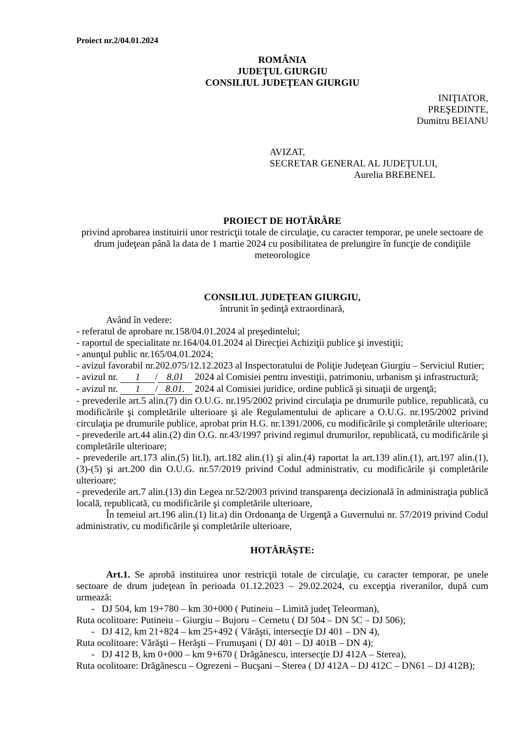Proiect nr.2/04.01.2024
ROMÂNIA
JUDEŢUL GIURGIU
CONSILIUL JUDEŢEAN GIURGIU
INIŢIATOR,
PREŞEDINTE,
Dumitru BEIANU
AVIZAT,
SECRETAR GENERAL AL JUDEŢULUI,
Aurelia BREBENEL
PROIECT DE HOTĂRÂRE
privind aprobarea instituirii unor restricţii totale de circulaţie, cu caracter temporar, pe unele sectoare de drum judeţean până la data de 1 martie 2024 cu posibilitatea de prelungire în funcţie de condiţiile meteorologice
CONSILIUL JUDEŢEAN GIURGIU,
întrunit în şedinţă extraordinară,
Având în vedere:
- referatul de aprobare nr.158/04.01.2024 al preşedintelui;
- raportul de specialitate nr.164/04.01.2024 al Direcţiei Achiziţii publice şi investiţii;
- anunţul public nr.165/04.01.2024;
- avizul favorabil nr.202.075/12.12.2023 al Inspectoratului de Poliţie Judeţean Giurgiu – Serviciul Rutier;
- avizul nr. 1 / 8.01 2024 al Comisiei pentru investiţii, patrimoniu, urbanism şi infrastructură;
- avizul nr. 1 / 8.01. 2024 al Comisiei juridice, ordine publică şi situaţii de urgenţă;
- prevederile art.5 alin.(7) din O.U.G. nr.195/2002 privind circulaţia pe drumurile publice, republicată, cu modificările şi completările ulterioare şi ale Regulamentului de aplicare a O.U.G. nr.195/2002 privind circulaţia pe drumurile publice, aprobat prin H.G. nr.1391/2006, cu modificările şi completările ulterioare;
- prevederile art.44 alin.(2) din O.G. nr.43/1997 privind regimul drumurilor, republicată, cu modificările şi completările ulterioare;
- prevederile art.173 alin.(5) lit.l), art.182 alin.(1) şi alin.(4) raportat la art.139 alin.(1), art.197 alin.(1), (3)-(5) şi art.200 din O.U.G. nr.57/2019 privind Codul administrativ, cu modificările şi completările ulterioare;
- prevederile art.7 alin.(13) din Legea nr.52/2003 privind transparenţa decizională în administraţia publică locală, republicată, cu modificările şi completările ulterioare,
În temeiul art.196 alin.(1) lit.a) din Ordonanţa de Urgenţă a Guvernului nr. 57/2019 privind Codul administrativ, cu modificările şi completările ulterioare,
HOTĂRĂŞTE:
Art.1. Se aprobă instituirea unor restricţii totale de circulaţie, cu caracter temporar, pe unele sectoare de drum judeţean în perioada 01.12.2023 – 29.02.2024, cu excepţia riveranilor, după cum urmează:
- DJ 504, km 19+780 – km 30+000 ( Putineiu – Limită judeţ Teleorman),
Ruta ocolitoare: Putineiu – Giurgiu – Bujoru – Cernetu ( DJ 504 – DN 5C – DJ 506);
- DJ 412, km 21+824 – km 25+492 ( Vărăşti, intersecţie DJ 401 – DN 4),
Ruta ocolitoare: Vărăşti – Herăşti – Frumuşani ( DJ 401 – DJ 401B – DN 4);
- DJ 412 B, km 0+000 – km 9+670 ( Drăgănescu, intersecţie DJ 412A – Sterea),
Ruta ocolitoare: Drăgănescu – Ogrezeni – Bucşani – Sterea ( DJ 412A – DJ 412C – DN61 – DJ 412B);